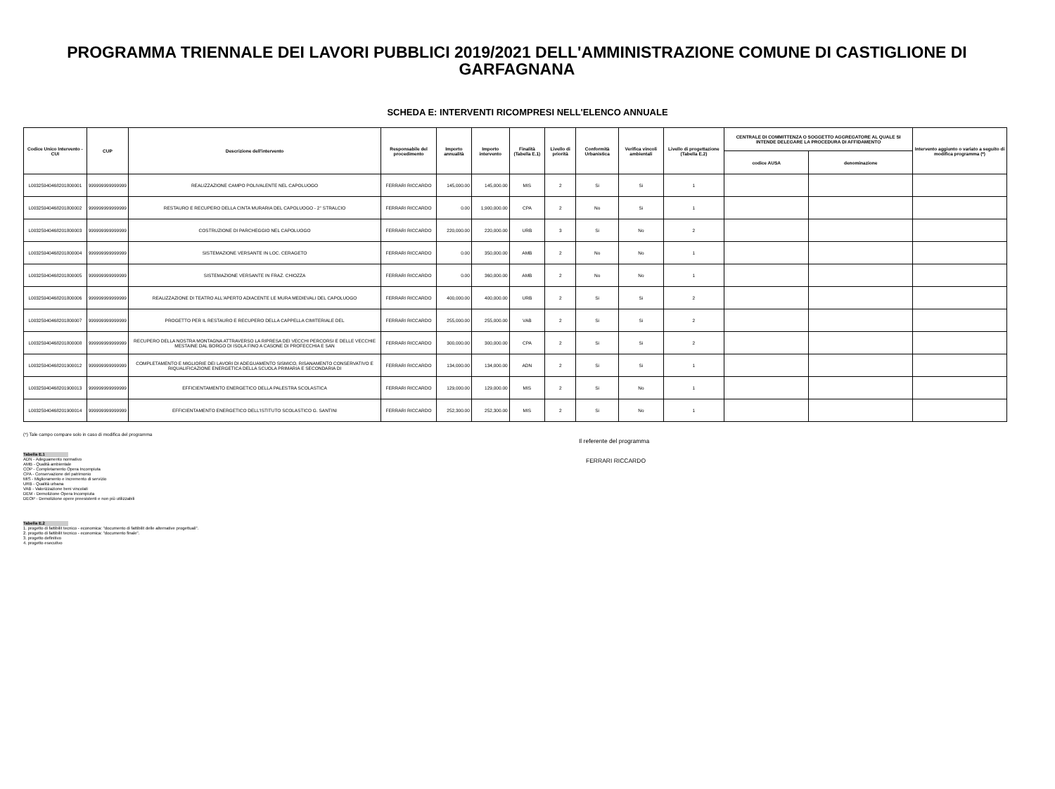PROGRAMMA TRIENNALE DEI LAVORI PUBBLICI 2019/2021 DELL'AMMINISTRAZIONE COMUNE DI CASTIGLIONE DI GARFAGNANA
SCHEDA E: INTERVENTI RICOMPRESI NELL'ELENCO ANNUALE
| Codice Unico Intervento - CUI | CUP | Descrizione dell'intervento | Responsabile del procedimento | Importo annualità | Importo intervento | Finalità (Tabella E.1) | Livello di priorità | Conformità Urbanistica | Verifica vincoli ambientali | Livello di progettazione (Tabella E.2) | CENTRALE DI COMMITTENZA O SOGGETTO AGGREGATORE AL QUALE SI INTENDE DELEGARE LA PROCEDURA DI AFFIDAMENTO | | Intervento aggiunto o variato a seguito di modifica programma (*) |
| --- | --- | --- | --- | --- | --- | --- | --- | --- | --- | --- | --- | --- | --- |
| | | | | | | | | | | | codice AUSA | denominazione | |
| L00325940468201800001 | 999999999999999 | REALIZZAZIONE CAMPO POLIVALENTE NEL CAPOLUOGO | FERRARI RICCARDO | 145,000.00 | 145,000.00 | MIS | 2 | Si | Si | 1 | | | |
| L00325940468201800002 | 999999999999999 | RESTAURO E RECUPERO DELLA CINTA MURARIA DEL CAPOLUOGO - 2° STRALCIO | FERRARI RICCARDO | 0.00 | 1,900,000.00 | CPA | 2 | No | Si | 1 | | | |
| L00325940468201800003 | 999999999999999 | COSTRUZIONE DI PARCHEGGIO NEL CAPOLUOGO | FERRARI RICCARDO | 220,000.00 | 220,000.00 | URB | 3 | Si | No | 2 | | | |
| L00325940468201800004 | 999999999999999 | SISTEMAZIONE VERSANTE IN LOC. CERAGETO | FERRARI RICCARDO | 0.00 | 350,000.00 | AMB | 2 | No | No | 1 | | | |
| L00325940468201800005 | 999999999999999 | SISTEMAZIONE VERSANTE IN FRAZ. CHIOZZA | FERRARI RICCARDO | 0.00 | 360,000.00 | AMB | 2 | No | No | 1 | | | |
| L00325940468201800006 | 999999999999999 | REALIZZAZIONE DI TEATRO ALL'APERTO ADIACENTE LE MURA MEDIEVALI DEL CAPOLUOGO | FERRARI RICCARDO | 400,000.00 | 400,000.00 | URB | 2 | Si | Si | 2 | | | |
| L00325940468201800007 | 999999999999999 | PROGETTO PER IL RESTAURO E RECUPERO DELLA CAPPELLA CIMITERIALE DEL | FERRARI RICCARDO | 255,000.00 | 255,000.00 | VAB | 2 | Si | Si | 2 | | | |
| L00325940468201800008 | 999999999999999 | RECUPERO DELLA NOSTRA MONTAGNA ATTRAVERSO LA RIPRESA DEI VECCHI PERCORSI E DELLE VECCHIE MESTAINE DAL BORGO DI ISOLA FINO A CASONE DI PROFECCHIA E SAN | FERRARI RICCARDO | 300,000.00 | 300,000.00 | CPA | 2 | Si | Si | 2 | | | |
| L00325940468201900012 | 999999999999999 | COMPLETAMENTO E MIGLIORIE DEI LAVORI DI ADEGUAMENTO SISMICO, RISANAMENTO CONSERVATIVO E RIQUALIFICAZIONE ENERGETICA DELLA SCUOLA PRIMARIA E SECONDARIA DI | FERRARI RICCARDO | 134,000.00 | 134,000.00 | ADN | 2 | Si | Si | 1 | | | |
| L00325940468201900013 | 999999999999999 | EFFICIENTAMENTO ENERGETICO DELLA PALESTRA SCOLASTICA | FERRARI RICCARDO | 129,000.00 | 129,000.00 | MIS | 2 | Si | No | 1 | | | |
| L00325940468201900014 | 999999999999999 | EFFICIENTAMENTO ENERGETICO DELL'ISTITUTO SCOLASTICO G. SANTINI | FERRARI RICCARDO | 252,300.00 | 252,300.00 | MIS | 2 | Si | No | 1 | | | |
(*) Tale campo compare solo in caso di modifica del programma
Tabella E.1
ADN - Adeguamento normativo
AMB - Qualità ambientale
COP - Completamento Opera Incompiuta
CPA - Conservazione del patrimonio
MIS - Miglioramento e incremento di servizio
URB - Qualità urbana
VAB - Valorizzazione beni vincolati
DEM - Demolizione Opera Incompiuta
DEOP - Demolizione opere preesistenti e non più utilizzabili
Tabella E.2
1. progetto di fattibilit tecnico - economica: "documento di fattibilit delle alternative progettuali".
2. progetto di fattibilit tecnico - economica: "documento finale".
3. progetto definitivo
4. progetto esecutivo
Il referente del programma
FERRARI RICCARDO